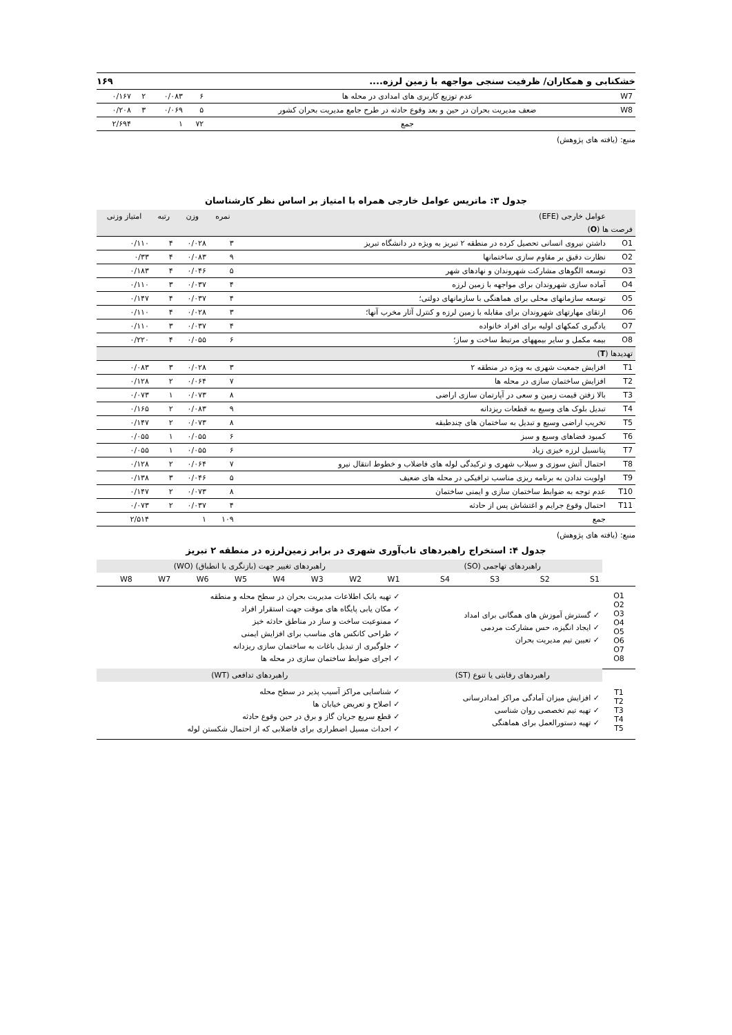خشکنابی و همکاران/ ظرفیت سنجی مواجهه با زمین لرزه.... ۱۶۹
| W7 | عدم توزیع کاربری های امدادی در محله ها | ۶ | ۰/۰۸۳ | ۲ | ۰/۱۶۷ |
| W8 | ضعف مدیریت بحران در حین و بعد وقوع حادثه در طرح جامع مدیریت بحران کشور | ۵ | ۰/۰۶۹ | ۳ | ۰/۲۰۸ |
| | جمع | ۷۲ | ۱ | | ۲/۶۹۴ |
منبع: (یافته های پژوهش)
جدول ۳: ماتریس عوامل خارجی همراه با امتیاز بر اساس نظر کارشناسان
| | عوامل خارجی (EFE) | نمره | وزن | رتبه | امتیاز وزنی |
| --- | --- | --- | --- | --- | --- |
| فرصت ها ( O ) | | | | | |
| O1 | داشتن نیروی انسانی تحصیل کرده در منطقه ۲ تبریز به ویژه در دانشگاه تبریز | ۳ | ۰/۰۲۸ | ۴ | ۰/۱۱۰ |
| O2 | نظارت دقیق بر مقاوم سازی ساختمانها | ۹ | ۰/۰۸۳ | ۴ | ۰/۳۳ |
| O3 | توسعه الگوهای مشارکت شهروندان و نهادهای شهر | ۵ | ۰/۰۴۶ | ۴ | ۰/۱۸۳ |
| O4 | آماده سازی شهروندان برای مواجهه با زمین لرزه | ۴ | ۰/۰۳۷ | ۳ | ۰/۱۱۰ |
| O5 | توسعه سازمانهای محلی برای هماهنگی با سازمانهای دولتی؛ | ۴ | ۰/۰۳۷ | ۴ | ۰/۱۴۷ |
| O6 | ارتقای مهارتهای شهروندان برای مقابله با زمین لرزه و کنترل آثار مخرب آنها؛ | ۳ | ۰/۰۲۸ | ۴ | ۰/۱۱۰ |
| O7 | یادگیری کمکهای اولیه برای افراد خانواده | ۴ | ۰/۰۳۷ | ۳ | ۰/۱۱۰ |
| O8 | بیمه مکمل و سایر بیمههای مرتبط ساخت و ساز؛ | ۶ | ۰/۰۵۵ | ۴ | ۰/۲۲۰ |
| تهدیدها ( T ) | | | | | |
| T1 | افزایش جمعیت شهری به ویژه در منطقه ۲ | ۳ | ۰/۰۲۸ | ۳ | ۰/۰۸۳ |
| T2 | افزایش ساختمان سازی در محله ها | ۷ | ۰/۰۶۴ | ۲ | ۰/۱۲۸ |
| T3 | بالا زفتن قیمت زمین و سعی در آپارتمان سازی اراضی | ۸ | ۰/۰۷۳ | ۱ | ۰/۰۷۳ |
| T4 | تبدیل بلوک های وسیع به قطعات ریزدانه | ۹ | ۰/۰۸۳ | ۲ | ۰/۱۶۵ |
| T5 | تخریب اراضی وسیع و تبدیل به ساختمان های چندطبقه | ۸ | ۰/۰۷۳ | ۲ | ۰/۱۴۷ |
| T6 | کمبود فضاهای وسیع و سبز | ۶ | ۰/۰۵۵ | ۱ | ۰/۰۵۵ |
| T7 | پتانسیل لرزه خیزی زیاد | ۶ | ۰/۰۵۵ | ۱ | ۰/۰۵۵ |
| T8 | احتمال آتش سوزی و سیلاب شهری و ترکیدگی لوله های فاضلاب و خطوط انتقال نیرو | ۷ | ۰/۰۶۴ | ۲ | ۰/۱۲۸ |
| T9 | اولویت ندادن به برنامه ریزی مناسب ترافیکی در محله های ضعیف | ۵ | ۰/۰۴۶ | ۳ | ۰/۱۳۸ |
| T10 | عدم توجه به ضوابط ساختمان سازی و ایمنی ساختمان | ۸ | ۰/۰۷۳ | ۲ | ۰/۱۴۷ |
| T11 | احتمال وقوع جرایم و اغتشاش پس از حادثه | ۴ | ۰/۰۳۷ | ۲ | ۰/۰۷۳ |
| | جمع | ۱۰۹ | ۱ | | ۲/۵۱۴ |
منبع: (یافته های پژوهش)
جدول ۴: استخراج راهبردهای تاب‌آوری شهری در برابر زمین‌لرزه در منطقه ۲ تبریز
| | راهبردهای تهاجمی (SO) | | | | راهبردهای تغییر جهت (بازنگری یا انطباق) (WO) | | | | | | | |
| | S1 | S2 | S3 | S4 | W1 | W2 | W3 | W4 | W5 | W6 | W7 | W8 |
| O1 O2 O3 O4 O5 O6 O7 O8 | ✓ گسترش آموزش های همگانی برای امداد ✓ ایجاد انگیزه، حس مشارکت مردمی ✓ تعیین تیم مدیریت بحران | | | | ✓ تهیه بانک اطلاعات مدیریت بحران در سطح محله و منطقه ✓ مکان یابی پایگاه های موقت جهت استقرار افراد ✓ ممنوعیت ساخت و ساز در مناطق حادثه خیز ✓ طراحی کانکس های مناسب برای افزایش ایمنی ✓ جلوگیری از تبدیل باغات به ساختمان سازی ریزدانه ✓ اجرای ضوابط ساختمان سازی در محله ها | | | | | | | |
| | راهبردهای رقابتی یا تنوع (ST) | | | | راهبردهای تدافعی (WT) | | | | | | | |
| T1 T2 T3 T4 T5 | ✓ افزایش میزان آمادگی مراکز امدادرسانی ✓ تهیه تیم تخصصی روان شناسی ✓ تهیه دستورالعمل برای هماهنگی | | | | ✓ شناسایی مراکز آسیب پذیر در سطح محله ✓ اصلاح و تعریض خیابان ها ✓ قطع سریع جریان گاز و برق در حین وقوع حادثه ✓ احداث مسیل اضطراری برای فاضلابی که از احتمال شکستن لوله | | | | | | | |